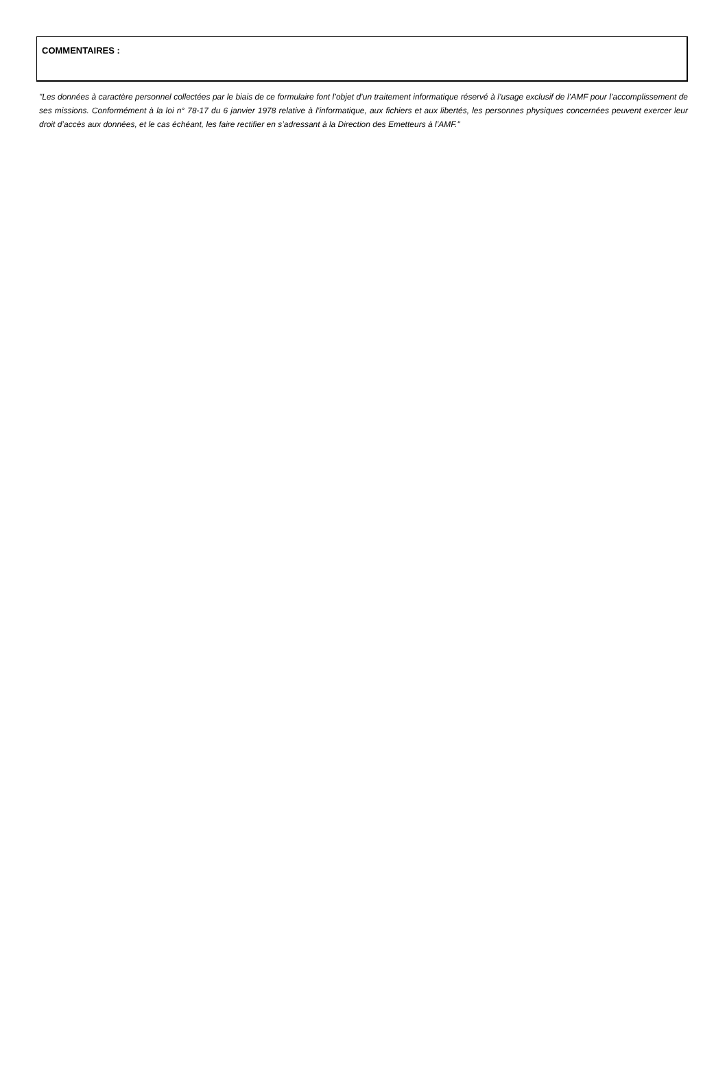COMMENTAIRES :
"Les données à caractère personnel collectées par le biais de ce formulaire font l’objet d’un traitement informatique réservé à l’usage exclusif de l’AMF pour l’accomplissement de ses missions. Conformément à la loi n° 78-17 du 6 janvier 1978 relative à l’informatique, aux fichiers et aux libertés, les personnes physiques concernées peuvent exercer leur droit d’accès aux données, et le cas échéant, les faire rectifier en s’adressant à la Direction des Emetteurs à l’AMF."